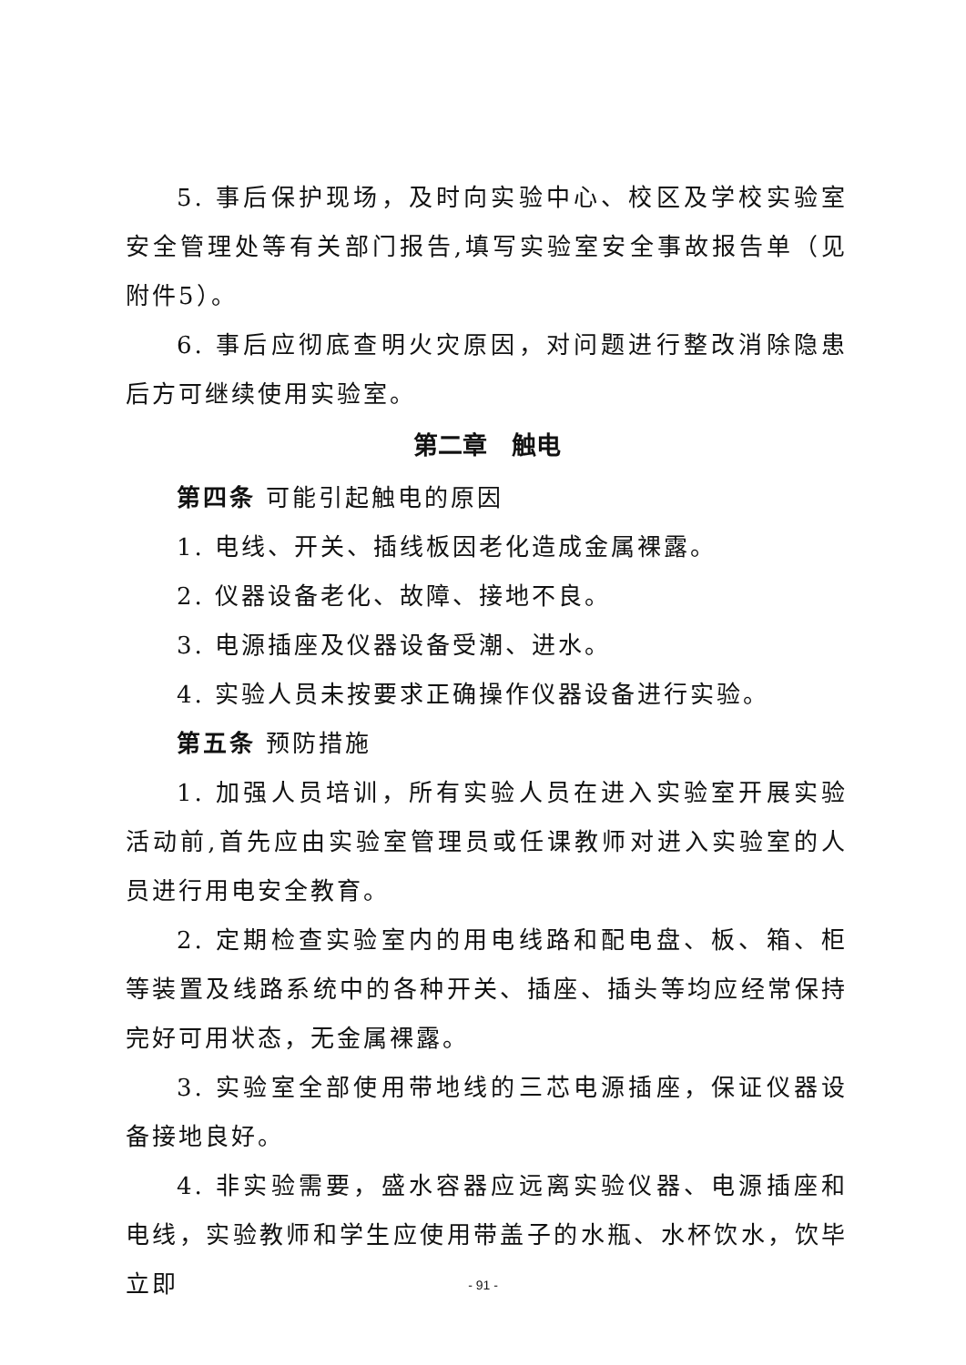5. 事后保护现场，及时向实验中心、校区及学校实验室安全管理处等有关部门报告,填写实验室安全事故报告单（见附件5）。
6. 事后应彻底查明火灾原因，对问题进行整改消除隐患后方可继续使用实验室。
第二章　触电
第四条 可能引起触电的原因
1. 电线、开关、插线板因老化造成金属裸露。
2. 仪器设备老化、故障、接地不良。
3. 电源插座及仪器设备受潮、进水。
4. 实验人员未按要求正确操作仪器设备进行实验。
第五条 预防措施
1. 加强人员培训，所有实验人员在进入实验室开展实验活动前,首先应由实验室管理员或任课教师对进入实验室的人员进行用电安全教育。
2. 定期检查实验室内的用电线路和配电盘、板、箱、柜等装置及线路系统中的各种开关、插座、插头等均应经常保持完好可用状态，无金属裸露。
3. 实验室全部使用带地线的三芯电源插座，保证仪器设备接地良好。
4. 非实验需要，盛水容器应远离实验仪器、电源插座和电线，实验教师和学生应使用带盖子的水瓶、水杯饮水，饮毕立即
- 91 -